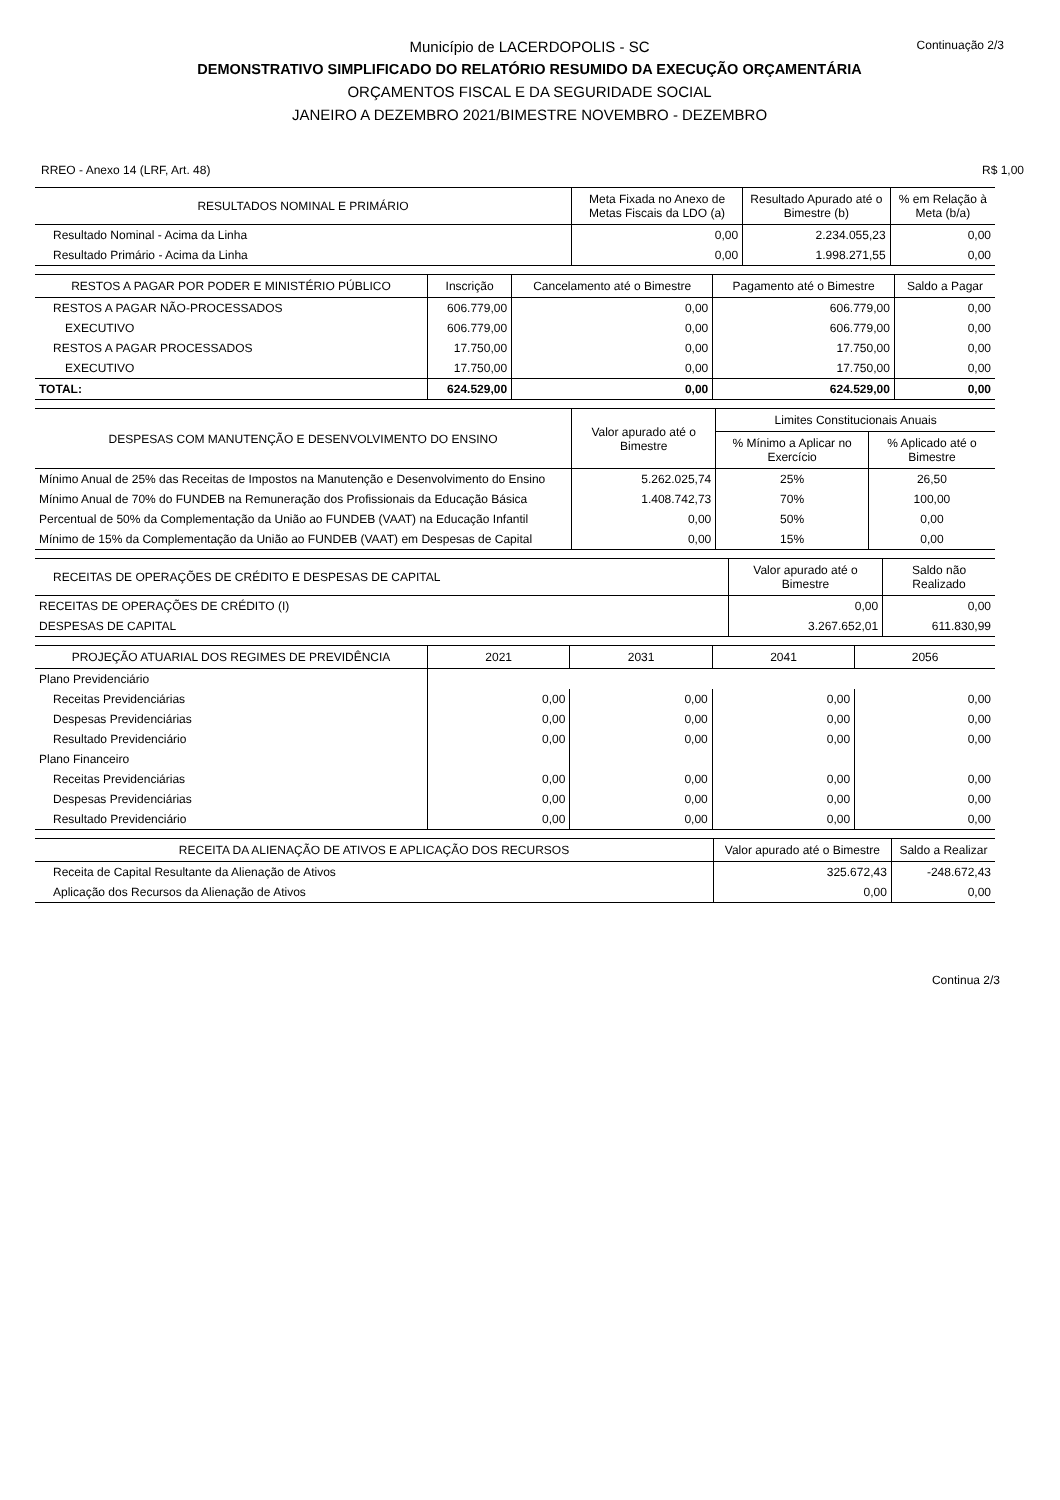Continuação 2/3
Município de LACERDOPOLIS - SC
DEMONSTRATIVO SIMPLIFICADO DO RELATÓRIO RESUMIDO DA EXECUÇÃO ORÇAMENTÁRIA
ORÇAMENTOS FISCAL E DA SEGURIDADE SOCIAL
JANEIRO A DEZEMBRO 2021/BIMESTRE NOVEMBRO - DEZEMBRO
RREO - Anexo 14 (LRF, Art. 48) R$ 1,00
| RESULTADOS NOMINAL E PRIMÁRIO | Meta Fixada no Anexo de Metas Fiscais da LDO (a) | Resultado Apurado até o Bimestre (b) | % em Relação à Meta (b/a) |
| --- | --- | --- | --- |
| Resultado Nominal - Acima da Linha | 0,00 | 2.234.055,23 | 0,00 |
| Resultado Primário - Acima da Linha | 0,00 | 1.998.271,55 | 0,00 |
| RESTOS A PAGAR POR PODER E MINISTÉRIO PÚBLICO | Inscrição | Cancelamento até o Bimestre | Pagamento até o Bimestre | Saldo a Pagar |
| --- | --- | --- | --- | --- |
| RESTOS A PAGAR NÃO-PROCESSADOS | 606.779,00 | 0,00 | 606.779,00 | 0,00 |
| EXECUTIVO | 606.779,00 | 0,00 | 606.779,00 | 0,00 |
| RESTOS A PAGAR PROCESSADOS | 17.750,00 | 0,00 | 17.750,00 | 0,00 |
| EXECUTIVO | 17.750,00 | 0,00 | 17.750,00 | 0,00 |
| TOTAL: | 624.529,00 | 0,00 | 624.529,00 | 0,00 |
| DESPESAS COM MANUTENÇÃO E DESENVOLVIMENTO DO ENSINO | Valor apurado até o Bimestre | Limites Constitucionais Anuais | |
| --- | --- | --- | --- |
| | | % Mínimo a Aplicar no Exercício | % Aplicado até o Bimestre |
| Mínimo Anual de 25% das Receitas de Impostos na Manutenção e Desenvolvimento do Ensino | 5.262.025,74 | 25% | 26,50 |
| Mínimo Anual de 70% do FUNDEB na Remuneração dos Profissionais da Educação Básica | 1.408.742,73 | 70% | 100,00 |
| Percentual de 50% da Complementação da União ao FUNDEB (VAAT) na Educação Infantil | 0,00 | 50% | 0,00 |
| Mínimo de 15% da Complementação da União ao FUNDEB (VAAT) em Despesas de Capital | 0,00 | 15% | 0,00 |
| RECEITAS DE OPERAÇÕES DE CRÉDITO E DESPESAS DE CAPITAL | Valor apurado até o Bimestre | Saldo não Realizado |
| --- | --- | --- |
| RECEITAS DE OPERAÇÕES DE CRÉDITO (I) | 0,00 | 0,00 |
| DESPESAS DE CAPITAL | 3.267.652,01 | 611.830,99 |
| PROJEÇÃO ATUARIAL DOS REGIMES DE PREVIDÊNCIA | 2021 | 2031 | 2041 | 2056 |
| --- | --- | --- | --- | --- |
| Plano Previdenciário | | | | |
| Receitas Previdenciárias | 0,00 | 0,00 | 0,00 | 0,00 |
| Despesas Previdenciárias | 0,00 | 0,00 | 0,00 | 0,00 |
| Resultado Previdenciário | 0,00 | 0,00 | 0,00 | 0,00 |
| Plano Financeiro | | | | |
| Receitas Previdenciárias | 0,00 | 0,00 | 0,00 | 0,00 |
| Despesas Previdenciárias | 0,00 | 0,00 | 0,00 | 0,00 |
| Resultado Previdenciário | 0,00 | 0,00 | 0,00 | 0,00 |
| RECEITA DA ALIENAÇÃO DE ATIVOS E APLICAÇÃO DOS RECURSOS | Valor apurado até o Bimestre | Saldo a Realizar |
| --- | --- | --- |
| Receita de Capital Resultante da Alienação de Ativos | 325.672,43 | -248.672,43 |
| Aplicação dos Recursos da Alienação de Ativos | 0,00 | 0,00 |
Continua 2/3